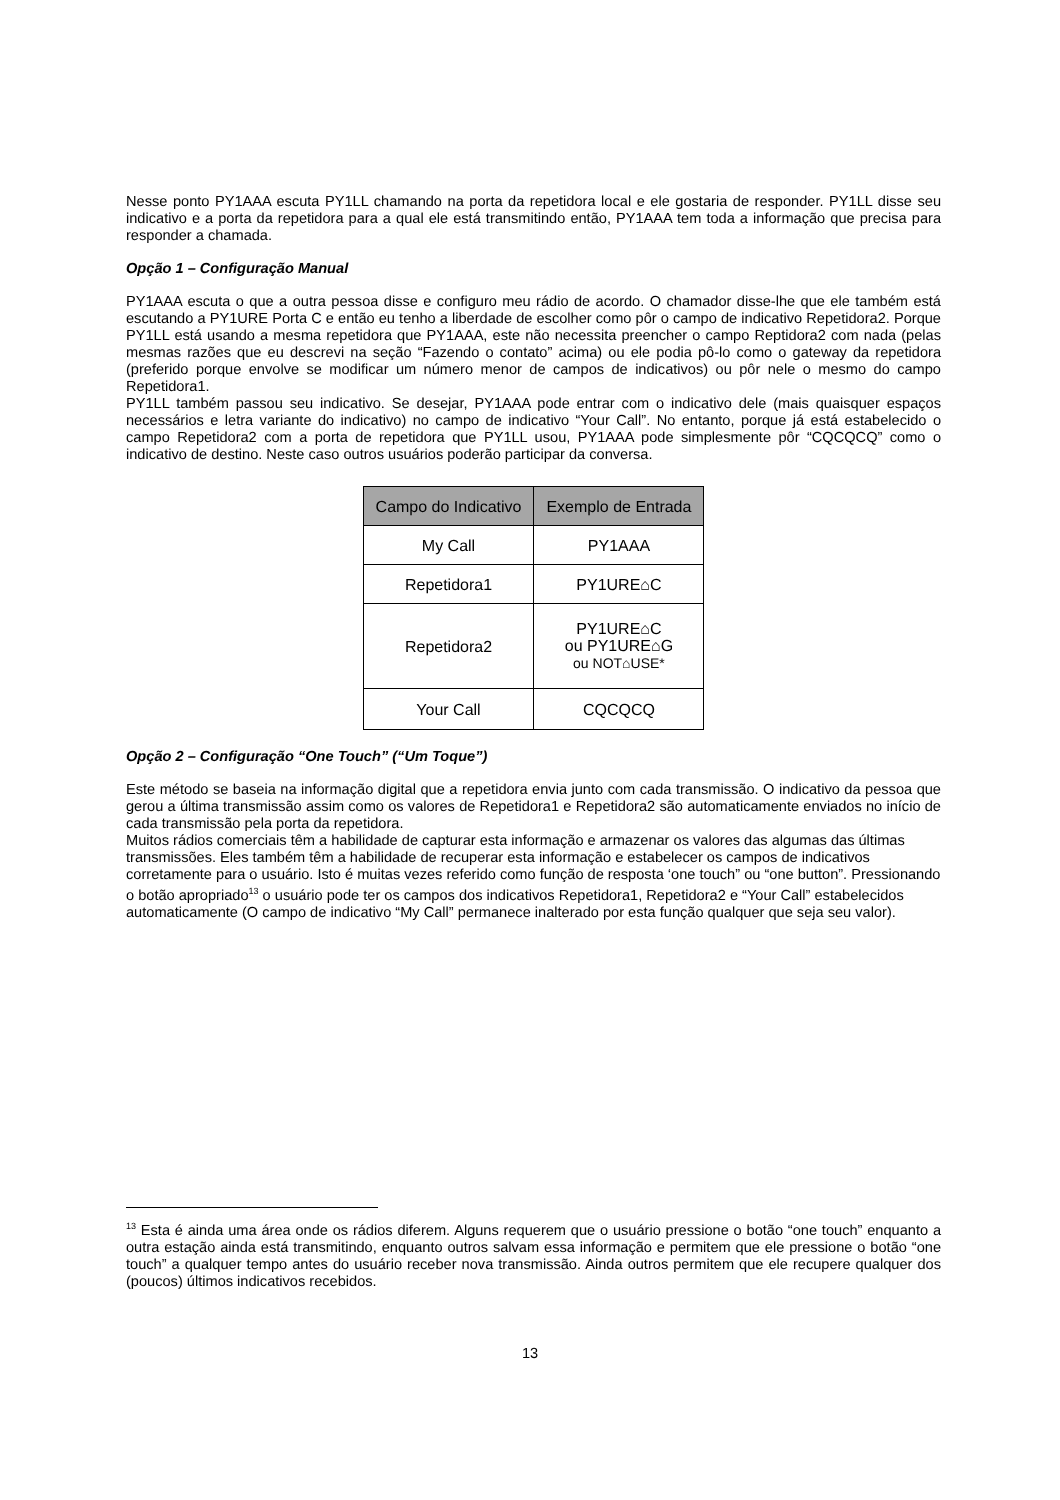Nesse ponto PY1AAA escuta PY1LL chamando na porta da repetidora local e ele gostaria de responder. PY1LL disse seu indicativo e a porta da repetidora para a qual ele está transmitindo então, PY1AAA tem toda a informação que precisa para responder a chamada.
Opção 1 – Configuração Manual
PY1AAA escuta o que a outra pessoa disse e configuro meu rádio de acordo. O chamador disse-lhe que ele também está escutando a PY1URE Porta C e então eu tenho a liberdade de escolher como pôr o campo de indicativo Repetidora2. Porque PY1LL está usando a mesma repetidora que PY1AAA, este não necessita preencher o campo Reptidora2 com nada (pelas mesmas razões que eu descrevi na seção “Fazendo o contato” acima) ou ele podia pô-lo como o gateway da repetidora (preferido porque envolve se modificar um número menor de campos de indicativos) ou pôr nele o mesmo do campo Repetidora1.
PY1LL também passou seu indicativo. Se desejar, PY1AAA pode entrar com o indicativo dele (mais quaisquer espaços necessários e letra variante do indicativo) no campo de indicativo “Your Call”. No entanto, porque já está estabelecido o campo Repetidora2 com a porta de repetidora que PY1LL usou, PY1AAA pode simplesmente pôr “CQCQCQ” como o indicativo de destino. Neste caso outros usuários poderão participar da conversa.
| Campo do Indicativo | Exemplo de Entrada |
| --- | --- |
| My Call | PY1AAA |
| Repetidora1 | PY1URE⌂C |
| Repetidora2 | PY1URE⌂C ou PY1URE⌂G ou NOT⌂USE* |
| Your Call | CQCQCQ |
Opção 2 – Configuração “One Touch” (“Um Toque”)
Este método se baseia na informação digital que a repetidora envia junto com cada transmissão. O indicativo da pessoa que gerou a última transmissão assim como os valores de Repetidora1 e Repetidora2 são automaticamente enviados no início de cada transmissão pela porta da repetidora.
Muitos rádios comerciais têm a habilidade de capturar esta informação e armazenar os valores das algumas das últimas transmissões. Eles também têm a habilidade de recuperar esta informação e estabelecer os campos de indicativos corretamente para o usuário. Isto é muitas vezes referido como função de resposta ‘one touch” ou “one button”. Pressionando o botão apropriado<sup>13</sup> o usuário pode ter os campos dos indicativos Repetidora1, Repetidora2 e “Your Call” estabelecidos automaticamente (O campo de indicativo “My Call” permanece inalterado por esta função qualquer que seja seu valor).
<sup>13</sup> Esta é ainda uma área onde os rádios diferem. Alguns requerem que o usuário pressione o botão “one touch” enquanto a outra estação ainda está transmitindo, enquanto outros salvam essa informação e permitem que ele pressione o botão “one touch” a qualquer tempo antes do usuário receber nova transmissão. Ainda outros permitem que ele recupere qualquer dos (poucos) últimos indicativos recebidos.
13